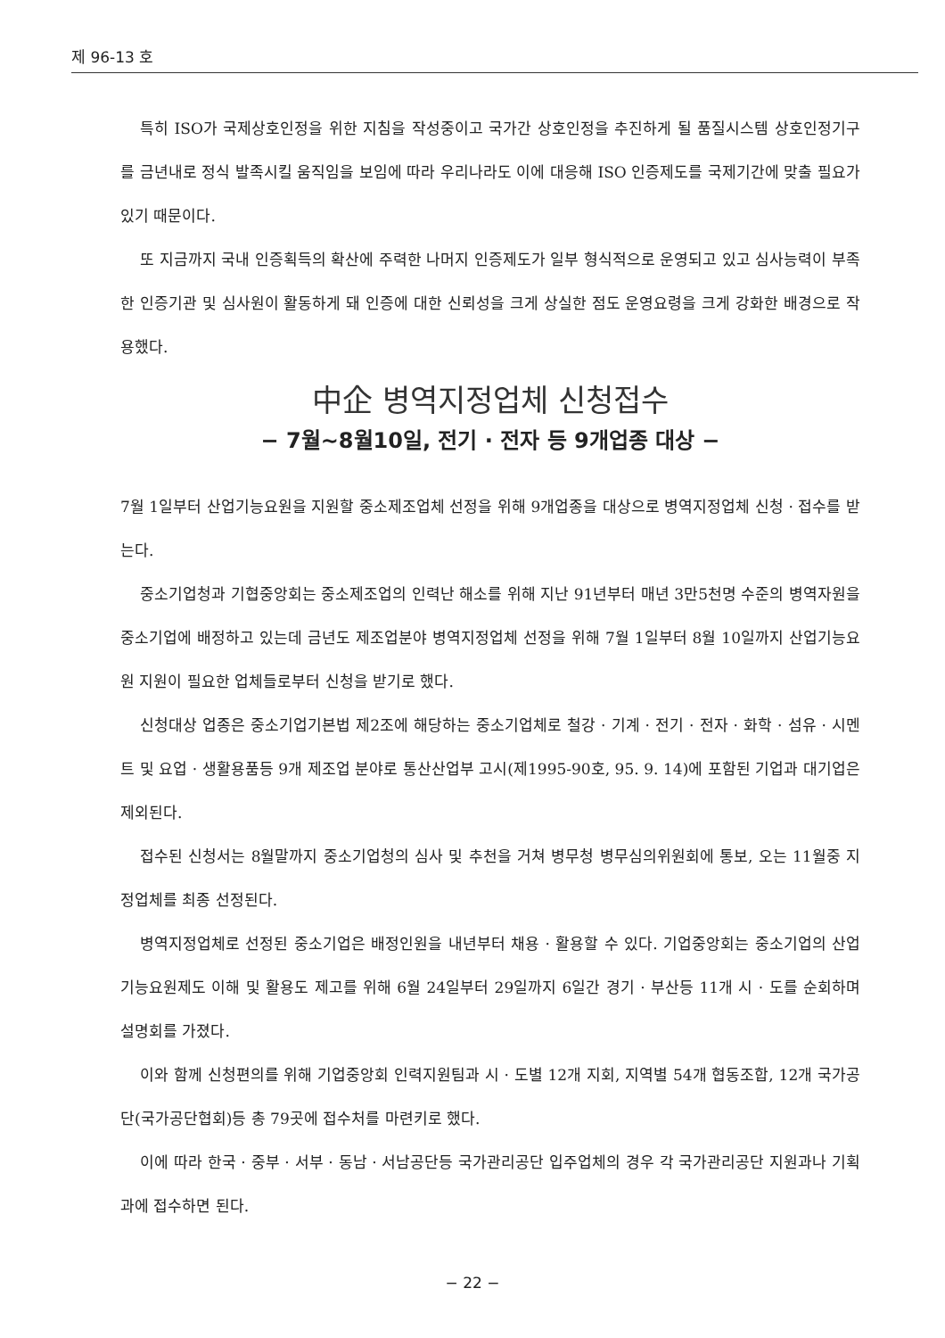제 96-13 호
특히 ISO가 국제상호인정을 위한 지침을 작성중이고 국가간 상호인정을 추진하게 될 품질시스템 상호인정기구를 금년내로 정식 발족시킬 움직임을 보임에 따라 우리나라도 이에 대응해 ISO 인증제도를 국제기간에 맞출 필요가 있기 때문이다.
또 지금까지 국내 인증획득의 확산에 주력한 나머지 인증제도가 일부 형식적으로 운영되고 있고 심사능력이 부족한 인증기관 및 심사원이 활동하게 돼 인증에 대한 신뢰성을 크게 상실한 점도 운영요령을 크게 강화한 배경으로 작용했다.
中企 병역지정업체 신청접수
− 7월~8월10일, 전기 · 전자 등 9개업종 대상 −
7월 1일부터 산업기능요원을 지원할 중소제조업체 선정을 위해 9개업종을 대상으로 병역지정업체 신청 · 접수를 받는다.
중소기업청과 기협중앙회는 중소제조업의 인력난 해소를 위해 지난 91년부터 매년 3만5천명 수준의 병역자원을 중소기업에 배정하고 있는데 금년도 제조업분야 병역지정업체 선정을 위해 7월 1일부터 8월 10일까지 산업기능요원 지원이 필요한 업체들로부터 신청을 받기로 했다.
신청대상 업종은 중소기업기본법 제2조에 해당하는 중소기업체로 철강 · 기계 · 전기 · 전자 · 화학 · 섬유 · 시멘트 및 요업 · 생활용품등 9개 제조업 분야로 통산산업부 고시(제1995-90호, 95. 9. 14)에 포함된 기업과 대기업은 제외된다.
접수된 신청서는 8월말까지 중소기업청의 심사 및 추천을 거쳐 병무청 병무심의위원회에 통보, 오는 11월중 지정업체를 최종 선정된다.
병역지정업체로 선정된 중소기업은 배정인원을 내년부터 채용 · 활용할 수 있다. 기업중앙회는 중소기업의 산업기능요원제도 이해 및 활용도 제고를 위해 6월 24일부터 29일까지 6일간 경기 · 부산등 11개 시 · 도를 순회하며 설명회를 가졌다.
이와 함께 신청편의를 위해 기업중앙회 인력지원팀과 시 · 도별 12개 지회, 지역별 54개 협동조합, 12개 국가공단(국가공단협회)등 총 79곳에 접수처를 마련키로 했다.
이에 따라 한국 · 중부 · 서부 · 동남 · 서남공단등 국가관리공단 입주업체의 경우 각 국가관리공단 지원과나 기획과에 접수하면 된다.
− 22 −